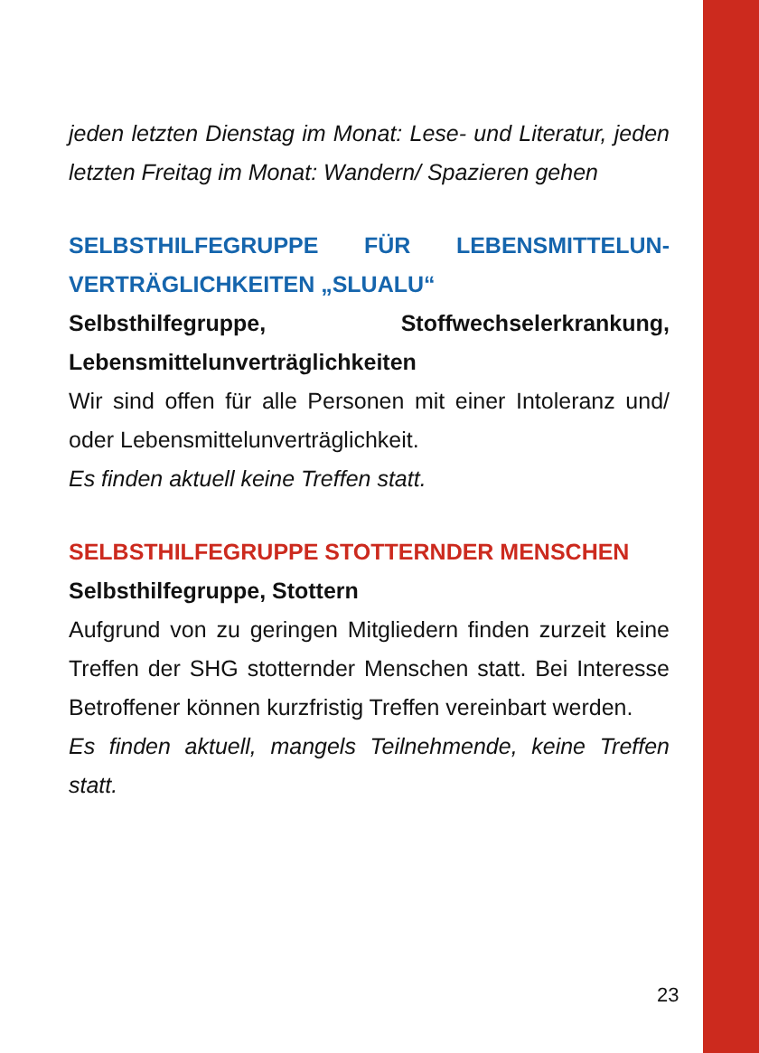jeden letzten Dienstag im Monat: Lese- und Literatur, jeden letzten Freitag im Monat: Wandern/ Spazieren gehen
SELBSTHILFEGRUPPE FÜR LEBENSMITTELUN­VERTRÄGLICHKEITEN „SLUALU“
Selbsthilfegruppe, Stoffwechselerkrankung, Lebensmittelunverträglichkeiten
Wir sind offen für alle Personen mit einer Intoleranz und/ oder Lebensmittelunverträglichkeit.
Es finden aktuell keine Treffen statt.
SELBSTHILFEGRUPPE STOTTERNDER MEN­SCHEN
Selbsthilfegruppe, Stottern
Aufgrund von zu geringen Mitgliedern finden zurzeit keine Treffen der SHG stotternder Menschen statt. Bei Interesse Betroffener können kurzfristig Treffen vereinbart werden.
Es finden aktuell, mangels Teilnehmende, keine Treffen statt.
23